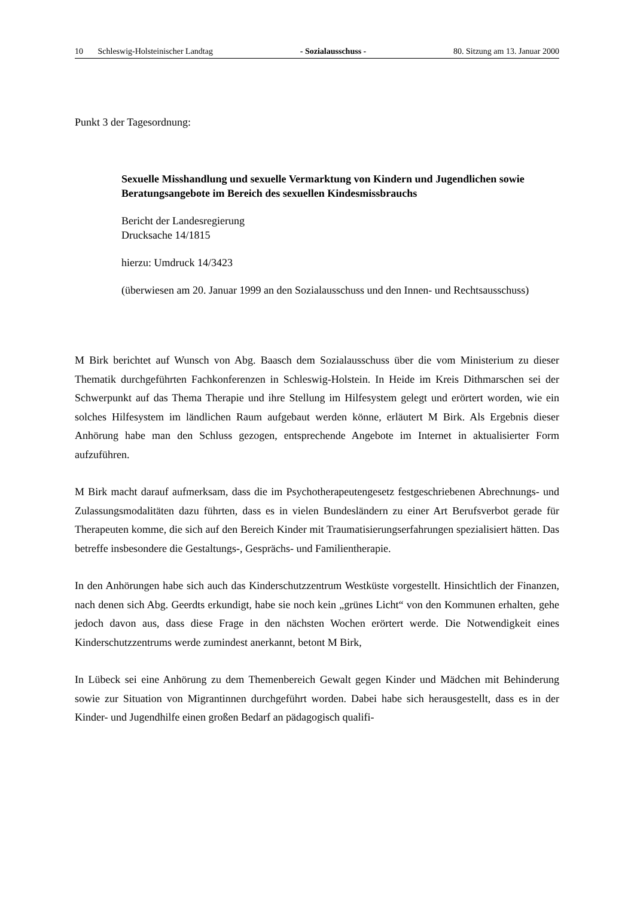10 Schleswig-Holsteinischer Landtag - Sozialausschuss - 80. Sitzung am 13. Januar 2000
Punkt 3 der Tagesordnung:
Sexuelle Misshandlung und sexuelle Vermarktung von Kindern und Jugendlichen sowie Beratungsangebote im Bereich des sexuellen Kindesmissbrauchs
Bericht der Landesregierung
Drucksache 14/1815
hierzu: Umdruck 14/3423
(überwiesen am 20. Januar 1999 an den Sozialausschuss und den Innen- und Rechtsausschuss)
M Birk berichtet auf Wunsch von Abg. Baasch dem Sozialausschuss über die vom Ministerium zu dieser Thematik durchgeführten Fachkonferenzen in Schleswig-Holstein. In Heide im Kreis Dithmarschen sei der Schwerpunkt auf das Thema Therapie und ihre Stellung im Hilfesystem gelegt und erörtert worden, wie ein solches Hilfesystem im ländlichen Raum aufgebaut werden könne, erläutert M Birk. Als Ergebnis dieser Anhörung habe man den Schluss gezogen, entsprechende Angebote im Internet in aktualisierter Form aufzuführen.
M Birk macht darauf aufmerksam, dass die im Psychotherapeutengesetz festgeschriebenen Abrechnungs- und Zulassungsmodalitäten dazu führten, dass es in vielen Bundesländern zu einer Art Berufsverbot gerade für Therapeuten komme, die sich auf den Bereich Kinder mit Traumatisierungserfahrungen spezialisiert hätten. Das betreffe insbesondere die Gestaltungs-, Gesprächs- und Familientherapie.
In den Anhörungen habe sich auch das Kinderschutzzentrum Westküste vorgestellt. Hinsichtlich der Finanzen, nach denen sich Abg. Geerdts erkundigt, habe sie noch kein „grünes Licht“ von den Kommunen erhalten, gehe jedoch davon aus, dass diese Frage in den nächsten Wochen erörtert werde. Die Notwendigkeit eines Kinderschutzzentrums werde zumindest anerkannt, betont M Birk,
In Lübeck sei eine Anhörung zu dem Themenbereich Gewalt gegen Kinder und Mädchen mit Behinderung sowie zur Situation von Migrantinnen durchgeführt worden. Dabei habe sich herausgestellt, dass es in der Kinder- und Jugendhilfe einen großen Bedarf an pädagogisch qualifi-